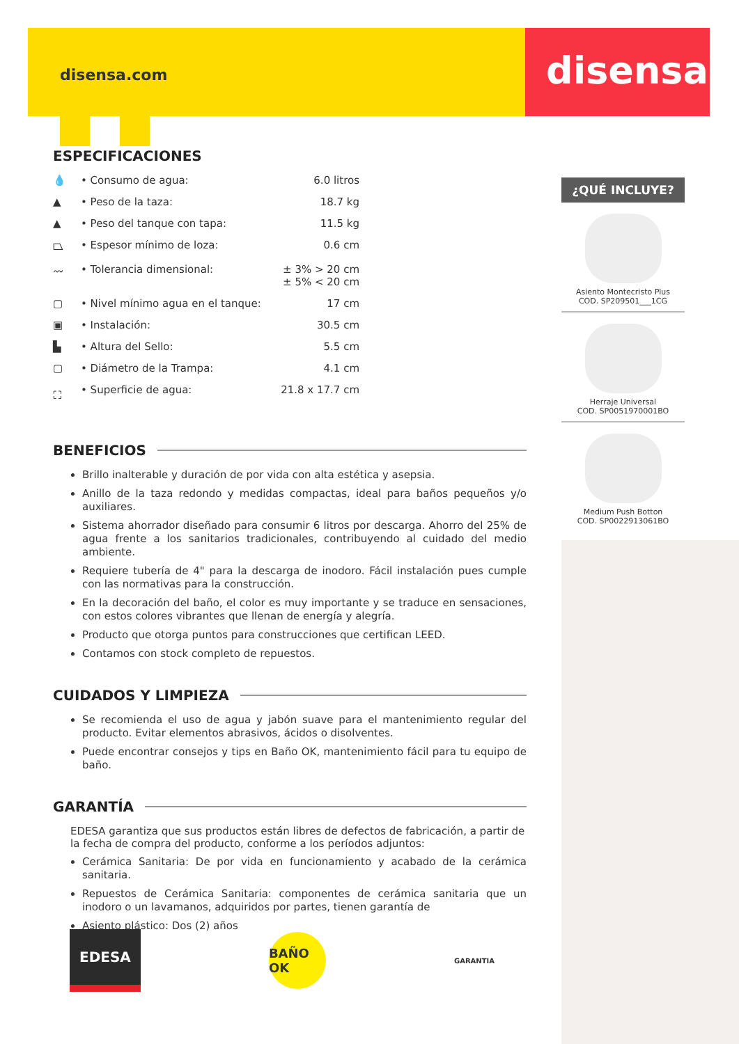disensa.com disensa
ESPECIFICACIONES
| 💧 | • Consumo de agua: | 6.0 litros |
| ▲ | • Peso de la taza: | 18.7 kg |
| ▲ | • Peso del tanque con tapa: | 11.5 kg |
| ⏢ | • Espesor mínimo de loza: | 0.6 cm |
| 〰 | • Tolerancia dimensional: | ± 3% > 20 cm ± 5% < 20 cm |
| ▢ | • Nivel mínimo agua en el tanque: | 17 cm |
| ▣ | • Instalación: | 30.5 cm |
| ▙ | • Altura del Sello: | 5.5 cm |
| ▢ | • Diámetro de la Trampa: | 4.1 cm |
| ⛶ | • Superficie de agua: | 21.8 x 17.7 cm |
BENEFICIOS
Brillo inalterable y duración de por vida con alta estética y asepsia.
Anillo de la taza redondo y medidas compactas, ideal para baños pequeños y/o auxiliares.
Sistema ahorrador diseñado para consumir 6 litros por descarga. Ahorro del 25% de agua frente a los sanitarios tradicionales, contribuyendo al cuidado del medio ambiente.
Requiere tubería de 4" para la descarga de inodoro. Fácil instalación pues cumple con las normativas para la construcción.
En la decoración del baño, el color es muy importante y se traduce en sensaciones, con estos colores vibrantes que llenan de energía y alegría.
Producto que otorga puntos para construcciones que certifican LEED.
Contamos con stock completo de repuestos.
CUIDADOS Y LIMPIEZA
Se recomienda el uso de agua y jabón suave para el mantenimiento regular del producto. Evitar elementos abrasivos, ácidos o disolventes.
Puede encontrar consejos y tips en Baño OK, mantenimiento fácil para tu equipo de baño.
GARANTÍA
EDESA garantiza que sus productos están libres de defectos de fabricación, a partir de la fecha de compra del producto, conforme a los períodos adjuntos:
Cerámica Sanitaria: De por vida en funcionamiento y acabado de la cerámica sanitaria.
Repuestos de Cerámica Sanitaria: componentes de cerámica sanitaria que un inodoro o un lavamanos, adquiridos por partes, tienen garantía de
Asiento plástico: Dos (2) años
¿QUÉ INCLUYE?
Asiento Montecristo Plus
COD. SP209501___1CG
Herraje Universal
COD. SP0051970001BO
Medium Push Botton
COD. SP0022913061BO
EDESA
BAÑO OK
GARANTIA